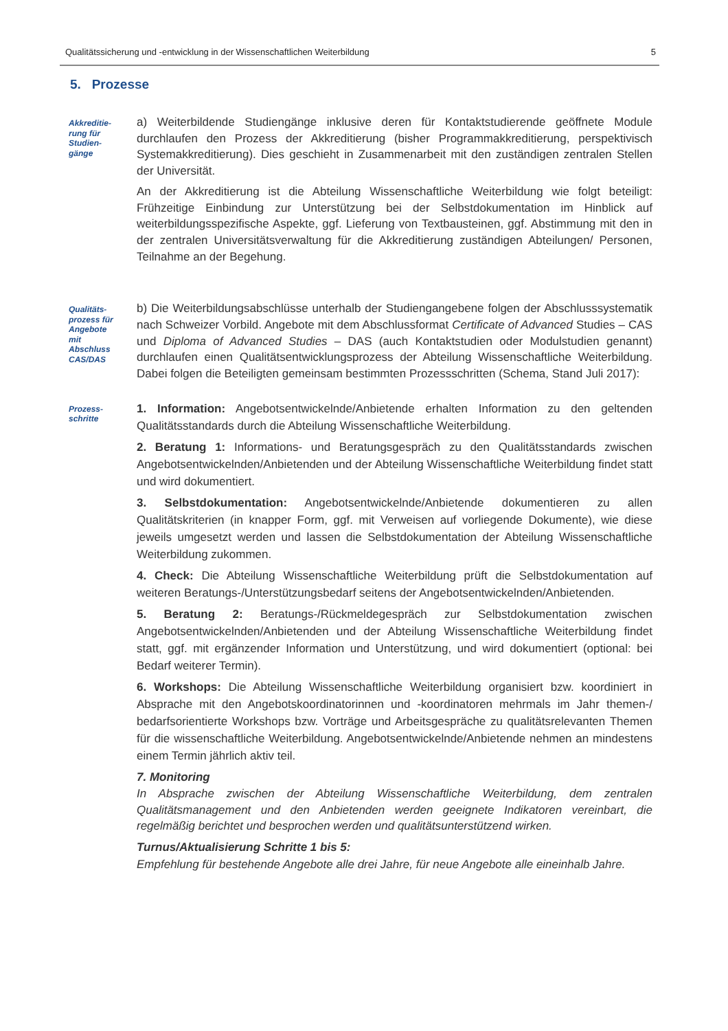Qualitätssicherung und -entwicklung in der Wissenschaftlichen Weiterbildung 5
5. Prozesse
Akkreditie-
rung für
Studien-
gänge
a) Weiterbildende Studiengänge inklusive deren für Kontaktstudierende geöffnete Module durchlaufen den Prozess der Akkreditierung (bisher Programmakkreditierung, perspektivisch Systemakkreditierung). Dies geschieht in Zusammenarbeit mit den zuständigen zentralen Stellen der Universität.
An der Akkreditierung ist die Abteilung Wissenschaftliche Weiterbildung wie folgt beteiligt: Frühzeitige Einbindung zur Unterstützung bei der Selbstdokumentation im Hinblick auf weiterbildungsspezifische Aspekte, ggf. Lieferung von Textbausteinen, ggf. Abstimmung mit den in der zentralen Universitätsverwaltung für die Akkreditierung zuständigen Abteilungen/ Personen, Teilnahme an der Begehung.
Qualitäts-
prozess für
Angebote
mit
Abschluss
CAS/DAS
b) Die Weiterbildungsabschlüsse unterhalb der Studiengangebene folgen der Abschlusssystematik nach Schweizer Vorbild. Angebote mit dem Abschlussformat Certificate of Advanced Studies – CAS und Diploma of Advanced Studies – DAS (auch Kontaktstudien oder Modulstudien genannt) durchlaufen einen Qualitätsentwicklungsprozess der Abteilung Wissenschaftliche Weiterbildung. Dabei folgen die Beteiligten gemeinsam bestimmten Prozessschritten (Schema, Stand Juli 2017):
Prozess-
schritte
1. Information: Angebotsentwickelnde/Anbietende erhalten Information zu den geltenden Qualitätsstandards durch die Abteilung Wissenschaftliche Weiterbildung.
2. Beratung 1: Informations- und Beratungsgespräch zu den Qualitätsstandards zwischen Angebotsentwickelnden/Anbietenden und der Abteilung Wissenschaftliche Weiterbildung findet statt und wird dokumentiert.
3. Selbstdokumentation: Angebotsentwickelnde/Anbietende dokumentieren zu allen Qualitätskriterien (in knapper Form, ggf. mit Verweisen auf vorliegende Dokumente), wie diese jeweils umgesetzt werden und lassen die Selbstdokumentation der Abteilung Wissenschaftliche Weiterbildung zukommen.
4. Check: Die Abteilung Wissenschaftliche Weiterbildung prüft die Selbstdokumentation auf weiteren Beratungs-/Unterstützungsbedarf seitens der Angebotsentwickelnden/Anbietenden.
5. Beratung 2: Beratungs-/Rückmeldegespräch zur Selbstdokumentation zwischen Angebotsentwickelnden/Anbietenden und der Abteilung Wissenschaftliche Weiterbildung findet statt, ggf. mit ergänzender Information und Unterstützung, und wird dokumentiert (optional: bei Bedarf weiterer Termin).
6. Workshops: Die Abteilung Wissenschaftliche Weiterbildung organisiert bzw. koordiniert in Absprache mit den Angebotskoordinatorinnen und -koordinatoren mehrmals im Jahr themen-/ bedarfsorientierte Workshops bzw. Vorträge und Arbeitsgespräche zu qualitätsrelevanten Themen für die wissenschaftliche Weiterbildung. Angebotsentwickelnde/Anbietende nehmen an mindestens einem Termin jährlich aktiv teil.
7. Monitoring
In Absprache zwischen der Abteilung Wissenschaftliche Weiterbildung, dem zentralen Qualitätsmanagement und den Anbietenden werden geeignete Indikatoren vereinbart, die regelmäßig berichtet und besprochen werden und qualitätsunterstützend wirken.
Turnus/Aktualisierung Schritte 1 bis 5:
Empfehlung für bestehende Angebote alle drei Jahre, für neue Angebote alle eineinhalb Jahre.